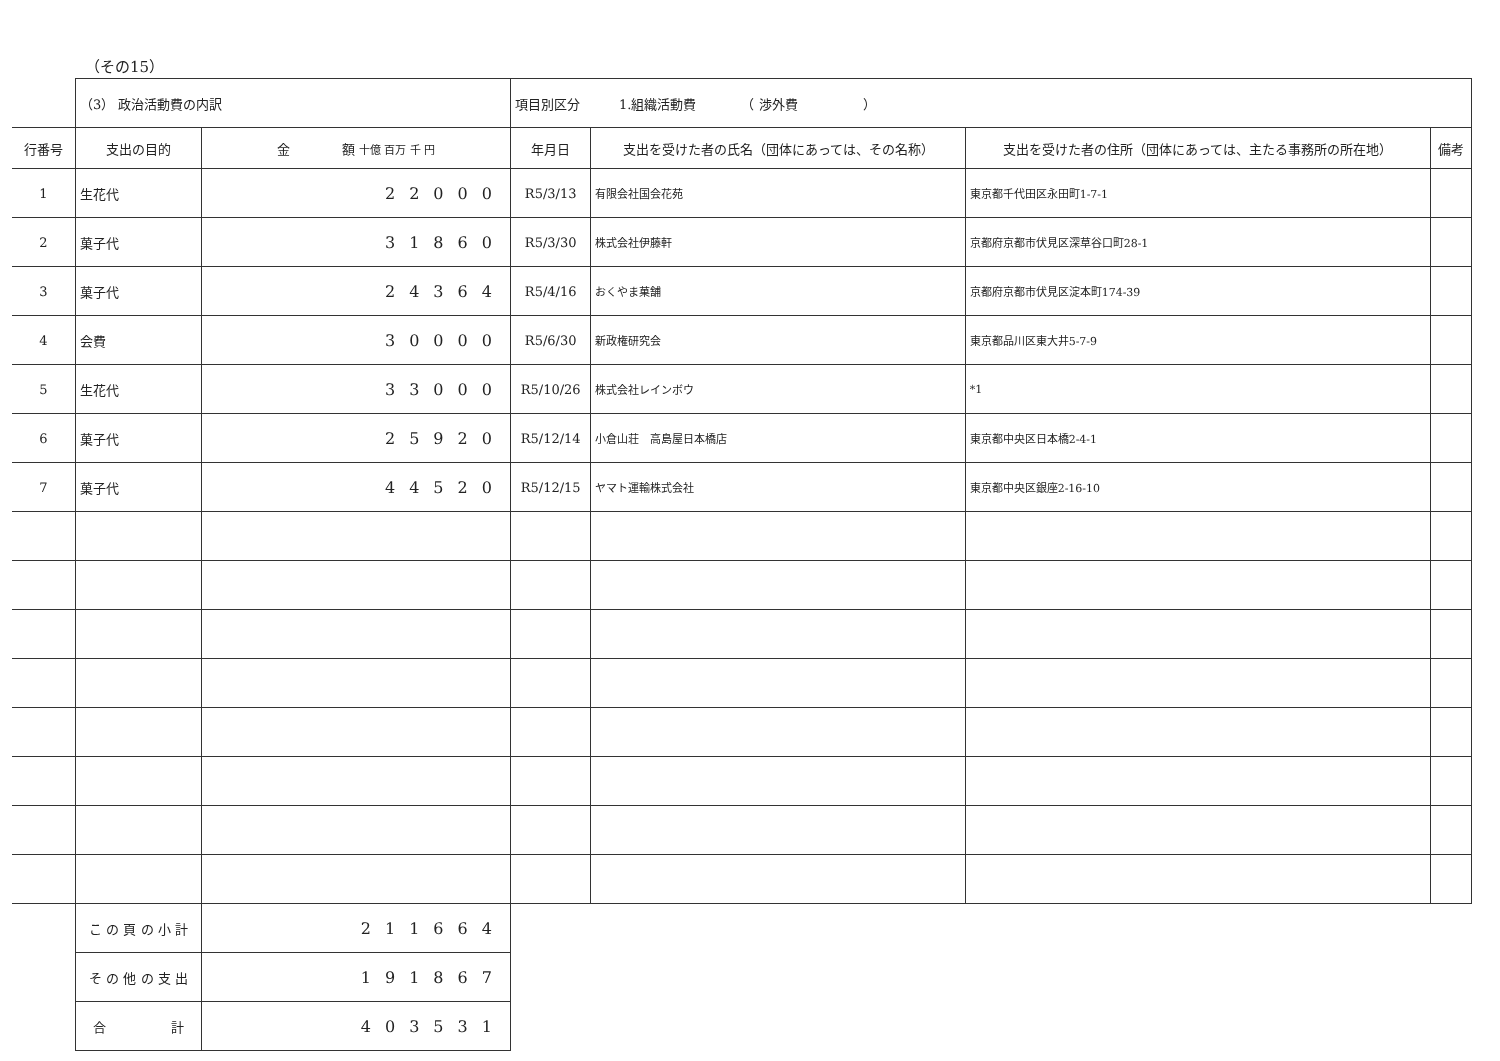（その15）
| | （3） 政治活動費の内訳 | | 項目別区分 1.組織活動費 （ 渉外費 ） | | | |
| 行番号 | 支出の目的 | 金 額 十億 百万 千 円 | 年月日 | 支出を受けた者の氏名（団体にあっては、その名称） | 支出を受けた者の住所（団体にあっては、主たる事務所の所在地） | 備考 |
| 1 | 生花代 | 22000 | R5/3/13 | 有限会社国会花苑 | 東京都千代田区永田町1-7-1 | |
| 2 | 菓子代 | 31860 | R5/3/30 | 株式会社伊藤軒 | 京都府京都市伏見区深草谷口町28-1 | |
| 3 | 菓子代 | 24364 | R5/4/16 | おくやま菓舗 | 京都府京都市伏見区淀本町174-39 | |
| 4 | 会費 | 30000 | R5/6/30 | 新政権研究会 | 東京都品川区東大井5-7-9 | |
| 5 | 生花代 | 33000 | R5/10/26 | 株式会社レインボウ | *1 | |
| 6 | 菓子代 | 25920 | R5/12/14 | 小倉山荘 高島屋日本橋店 | 東京都中央区日本橋2-4-1 | |
| 7 | 菓子代 | 44520 | R5/12/15 | ヤマト運輸株式会社 | 東京都中央区銀座2-16-10 | |
| | こ の 頁 の 小 計 | 211664 | | | | |
| | そ の 他 の 支 出 | 191867 | | | | |
| | 合 計 | 403531 | | | | |